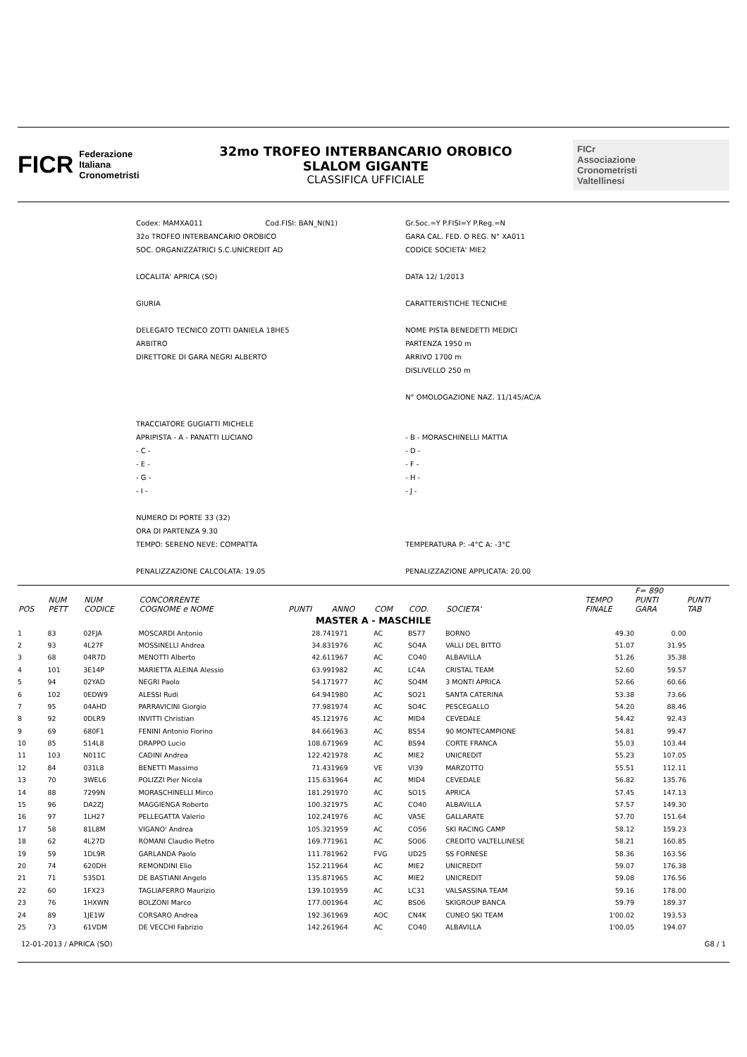FICR Federazione
Italiana
Cronometristi
32mo TROFEO INTERBANCARIO OROBICO
SLALOM GIGANTE
CLASSIFICA UFFICIALE
FICr
Associazione
Cronometristi
Valtellinesi
| Codex: MAMXA011 | Cod.FISI: BAN_N(N1) | Gr.Soc.=Y P.FISI=Y P.Reg.=N |
| 32o TROFEO INTERBANCARIO OROBICO | | GARA CAL. FED. O REG. N° XA011 |
| SOC. ORGANIZZATRICI S.C.UNICREDIT AD | | CODICE SOCIETA' MIE2 |
| LOCALITA' APRICA (SO) | | DATA 12/ 1/2013 |
| GIURIA | | CARATTERISTICHE TECNICHE |
| DELEGATO TECNICO ZOTTI DANIELA 18HE5 | | NOME PISTA BENEDETTI MEDICI |
| ARBITRO | | PARTENZA 1950 m |
| DIRETTORE DI GARA NEGRI ALBERTO | | ARRIVO 1700 m |
| | | DISLIVELLO 250 m |
| | | N° OMOLOGAZIONE NAZ. 11/145/AC/A |
| TRACCIATORE GUGIATTI MICHELE | | |
| APRIPISTA - A - PANATTI LUCIANO | | - B - MORASCHINELLI MATTIA |
| - C - | | - D - |
| - E - | | - F - |
| - G - | | - H - |
| - I - | | - J - |
| NUMERO DI PORTE 33 (32) | | |
| ORA DI PARTENZA 9.30 | | |
| TEMPO: SERENO NEVE: COMPATTA | | TEMPERATURA P: -4°C A: -3°C |
| PENALIZZAZIONE CALCOLATA: 19.05 | | PENALIZZAZIONE APPLICATA: 20.00 |
| POS | NUM PETT | NUM CODICE | CONCORRENTE COGNOME e NOME | PUNTI | ANNO | COM | COD. | SOCIETA' | TEMPO FINALE | F= 890 PUNTI GARA | PUNTI TAB |
| --- | --- | --- | --- | --- | --- | --- | --- | --- | --- | --- | --- |
| MASTER A - MASCHILE | | | | | | | | | | | |
| 1 | 83 | 02FJA | MOSCARDI Antonio | 28.74 | 1971 | AC | BS77 | BORNO | 49.30 | 0.00 | |
| 2 | 93 | 4L27F | MOSSINELLI Andrea | 34.83 | 1976 | AC | SO4A | VALLI DEL BITTO | 51.07 | 31.95 | |
| 3 | 68 | 04R7D | MENOTTI Alberto | 42.61 | 1967 | AC | CO40 | ALBAVILLA | 51.26 | 35.38 | |
| 4 | 101 | 3E14P | MARIETTA ALEINA Alessio | 63.99 | 1982 | AC | LC4A | CRISTAL TEAM | 52.60 | 59.57 | |
| 5 | 94 | 02YAD | NEGRI Paolo | 54.17 | 1977 | AC | SO4M | 3 MONTI APRICA | 52.66 | 60.66 | |
| 6 | 102 | 0EDW9 | ALESSI Rudi | 64.94 | 1980 | AC | SO21 | SANTA CATERINA | 53.38 | 73.66 | |
| 7 | 95 | 04AHD | PARRAVICINI Giorgio | 77.98 | 1974 | AC | SO4C | PESCEGALLO | 54.20 | 88.46 | |
| 8 | 92 | 0DLR9 | INVITTI Christian | 45.12 | 1976 | AC | MID4 | CEVEDALE | 54.42 | 92.43 | |
| 9 | 69 | 680F1 | FENINI Antonio Fiorino | 84.66 | 1963 | AC | BS54 | 90 MONTECAMPIONE | 54.81 | 99.47 | |
| 10 | 85 | 514L8 | DRAPPO Lucio | 108.67 | 1969 | AC | BS94 | CORTE FRANCA | 55.03 | 103.44 | |
| 11 | 103 | N011C | CADINI Andrea | 122.42 | 1978 | AC | MIE2 | UNICREDIT | 55.23 | 107.05 | |
| 12 | 84 | 031L8 | BENETTI Massimo | 71.43 | 1969 | VE | VI39 | MARZOTTO | 55.51 | 112.11 | |
| 13 | 70 | 3WEL6 | POLIZZI Pier Nicola | 115.63 | 1964 | AC | MID4 | CEVEDALE | 56.82 | 135.76 | |
| 14 | 88 | 7299N | MORASCHINELLI Mirco | 181.29 | 1970 | AC | SO15 | APRICA | 57.45 | 147.13 | |
| 15 | 96 | DA2ZJ | MAGGIENGA Roberto | 100.32 | 1975 | AC | CO40 | ALBAVILLA | 57.57 | 149.30 | |
| 16 | 97 | 1LH27 | PELLEGATTA Valerio | 102.24 | 1976 | AC | VA5E | GALLARATE | 57.70 | 151.64 | |
| 17 | 58 | 81L8M | VIGANO' Andrea | 105.32 | 1959 | AC | CO56 | SKI RACING CAMP | 58.12 | 159.23 | |
| 18 | 62 | 4L27D | ROMANI Claudio Pietro | 169.77 | 1961 | AC | SO06 | CREDITO VALTELLINESE | 58.21 | 160.85 | |
| 19 | 59 | 1DL9R | GARLANDA Paolo | 111.78 | 1962 | FVG | UD25 | SS FORNESE | 58.36 | 163.56 | |
| 20 | 74 | 620DH | REMONDINI Elio | 152.21 | 1964 | AC | MIE2 | UNICREDIT | 59.07 | 176.38 | |
| 21 | 71 | 535D1 | DE BASTIANI Angelo | 135.87 | 1965 | AC | MIE2 | UNICREDIT | 59.08 | 176.56 | |
| 22 | 60 | 1FX23 | TAGLIAFERRO Maurizio | 139.10 | 1959 | AC | LC31 | VALSASSINA TEAM | 59.16 | 178.00 | |
| 23 | 76 | 1HXWN | BOLZONI Marco | 177.00 | 1964 | AC | BS06 | SKIGROUP BANCA | 59.79 | 189.37 | |
| 24 | 89 | 1JE1W | CORSARO Andrea | 192.36 | 1969 | AOC | CN4K | CUNEO SKI TEAM | 1'00.02 | 193.53 | |
| 25 | 73 | 61VDM | DE VECCHI Fabrizio | 142.26 | 1964 | AC | CO40 | ALBAVILLA | 1'00.05 | 194.07 | |
12-01-2013 / APRICA (SO) G8 / 1